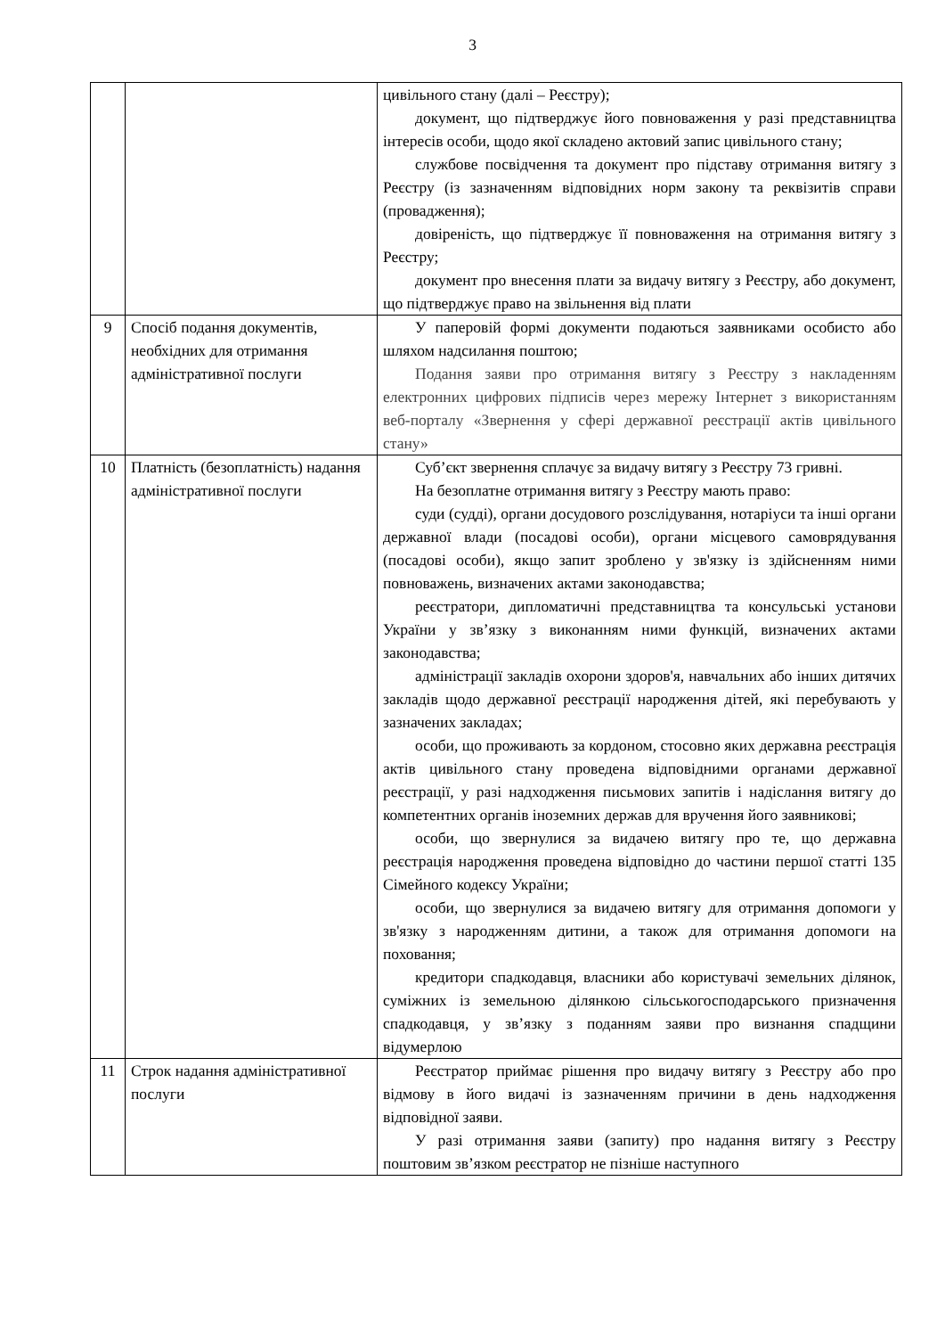3
| | | цивільного стану (далі – Реєстру); документ, що підтверджує його повноваження у разі представництва інтересів особи, щодо якої складено актовий запис цивільного стану; службове посвідчення та документ про підставу отримання витягу з Реєстру (із зазначенням відповідних норм закону та реквізитів справи (провадження); довіреність, що підтверджує її повноваження на отримання витягу з Реєстру; документ про внесення плати за видачу витягу з Реєстру, або документ, що підтверджує право на звільнення від плати |
| 9 | Спосіб подання документів, необхідних для отримання адміністративної послуги | У паперовій формі документи подаються заявниками особисто або шляхом надсилання поштою; Подання заяви про отримання витягу з Реєстру з накладенням електронних цифрових підписів через мережу Інтернет з використанням веб-порталу «Звернення у сфері державної реєстрації актів цивільного стану» |
| 10 | Платність (безоплатність) надання адміністративної послуги | Суб’єкт звернення сплачує за видачу витягу з Реєстру 73 гривні. На безоплатне отримання витягу з Реєстру мають право: суди (судді), органи досудового розслідування, нотаріуси та інші органи державної влади (посадові особи), органи місцевого самоврядування (посадові особи), якщо запит зроблено у зв'язку із здійсненням ними повноважень, визначених актами законодавства; реєстратори, дипломатичні представництва та консульські установи України у зв’язку з виконанням ними функцій, визначених актами законодавства; адміністрації закладів охорони здоров'я, навчальних або інших дитячих закладів щодо державної реєстрації народження дітей, які перебувають у зазначених закладах; особи, що проживають за кордоном, стосовно яких державна реєстрація актів цивільного стану проведена відповідними органами державної реєстрації, у разі надходження письмових запитів і надіслання витягу до компетентних органів іноземних держав для вручення його заявникові; особи, що звернулися за видачею витягу про те, що державна реєстрація народження проведена відповідно до частини першої статті 135 Сімейного кодексу України; особи, що звернулися за видачею витягу для отримання допомоги у зв'язку з народженням дитини, а також для отримання допомоги на поховання; кредитори спадкодавця, власники або користувачі земельних ділянок, суміжних із земельною ділянкою сільськогосподарського призначення спадкодавця, у зв’язку з поданням заяви про визнання спадщини відумерлою |
| 11 | Строк надання адміністративної послуги | Реєстратор приймає рішення про видачу витягу з Реєстру або про відмову в його видачі із зазначенням причини в день надходження відповідної заяви. У разі отримання заяви (запиту) про надання витягу з Реєстру поштовим зв’язком реєстратор не пізніше наступного |